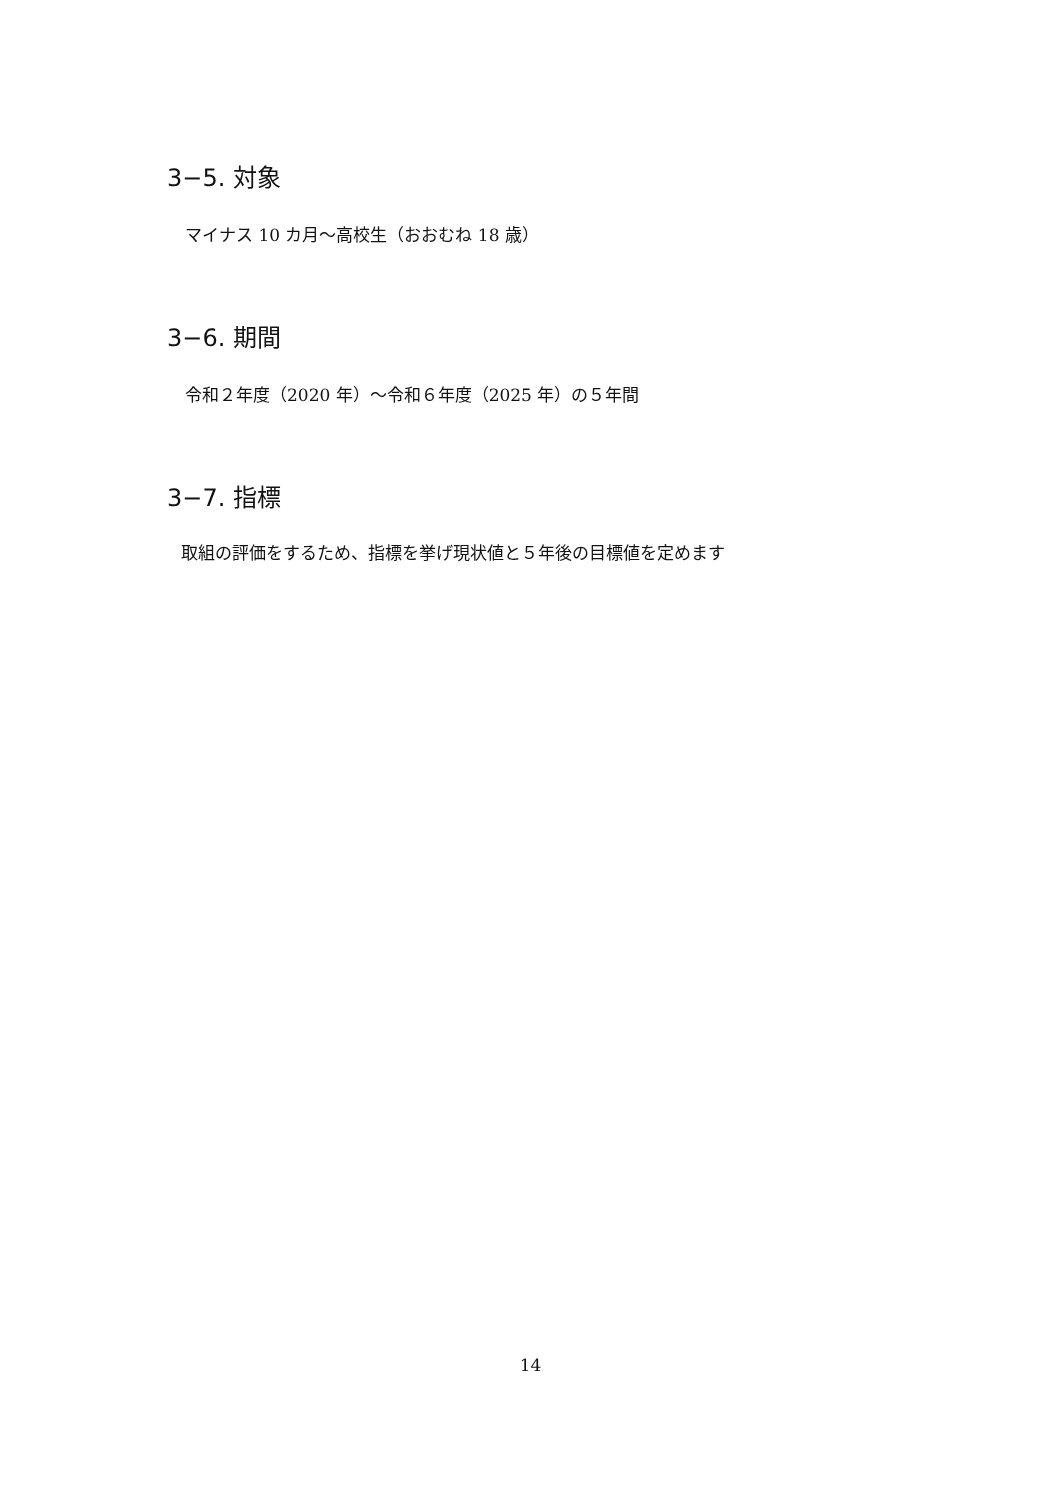3−5. 対象
マイナス 10 カ月〜高校生（おおむね 18 歳）
3−6. 期間
令和２年度（2020 年）〜令和６年度（2025 年）の５年間
3−7. 指標
取組の評価をするため、指標を挙げ現状値と５年後の目標値を定めます
14